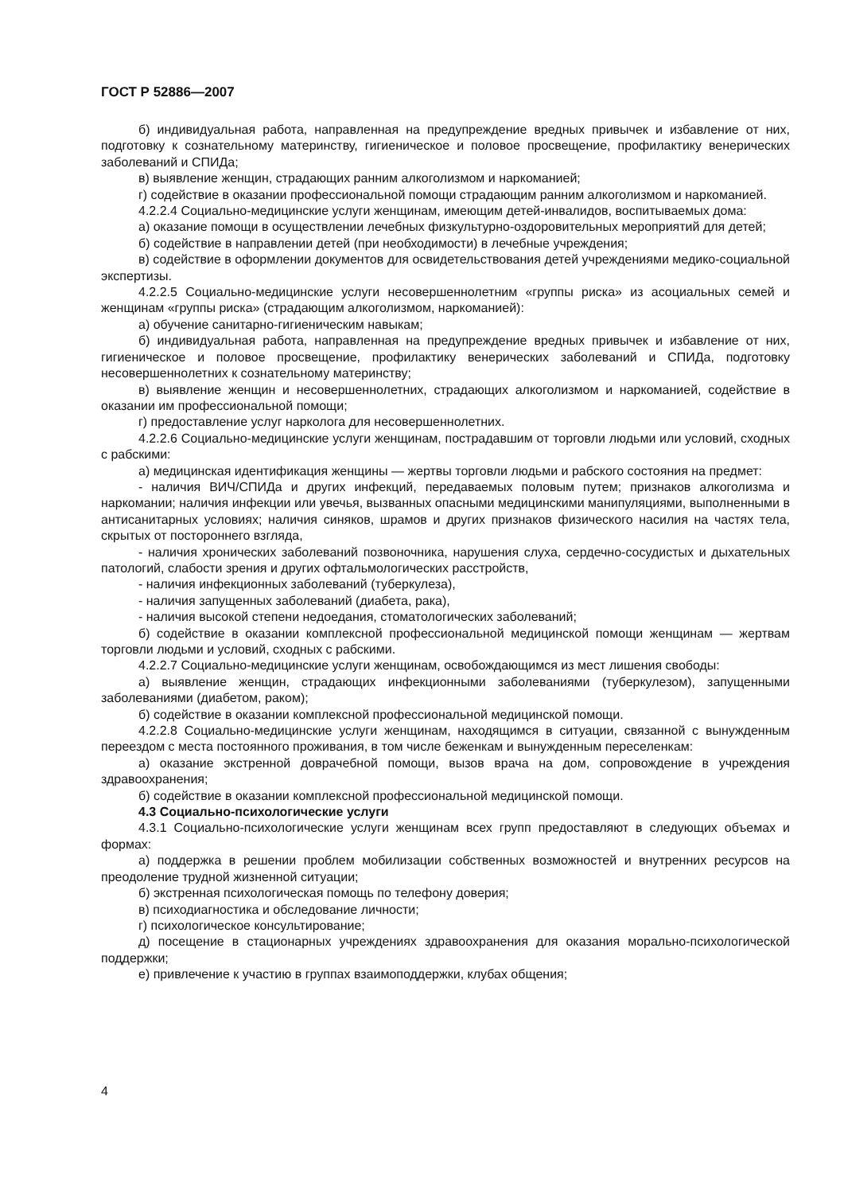ГОСТ Р 52886—2007
б) индивидуальная работа, направленная на предупреждение вредных привычек и избавление от них, подготовку к сознательному материнству, гигиеническое и половое просвещение, профилактику венерических заболеваний и СПИДа;
в) выявление женщин, страдающих ранним алкоголизмом и наркоманией;
г) содействие в оказании профессиональной помощи страдающим ранним алкоголизмом и наркоманией.
4.2.2.4 Социально-медицинские услуги женщинам, имеющим детей-инвалидов, воспитываемых дома:
а) оказание помощи в осуществлении лечебных физкультурно-оздоровительных мероприятий для детей;
б) содействие в направлении детей (при необходимости) в лечебные учреждения;
в) содействие в оформлении документов для освидетельствования детей учреждениями медико-социальной экспертизы.
4.2.2.5 Социально-медицинские услуги несовершеннолетним «группы риска» из асоциальных семей и женщинам «группы риска» (страдающим алкоголизмом, наркоманией):
а) обучение санитарно-гигиеническим навыкам;
б) индивидуальная работа, направленная на предупреждение вредных привычек и избавление от них, гигиеническое и половое просвещение, профилактику венерических заболеваний и СПИДа, подготовку несовершеннолетних к сознательному материнству;
в) выявление женщин и несовершеннолетних, страдающих алкоголизмом и наркоманией, содействие в оказании им профессиональной помощи;
г) предоставление услуг нарколога для несовершеннолетних.
4.2.2.6 Социально-медицинские услуги женщинам, пострадавшим от торговли людьми или условий, сходных с рабскими:
а) медицинская идентификация женщины — жертвы торговли людьми и рабского состояния на предмет:
- наличия ВИЧ/СПИДа и других инфекций, передаваемых половым путем; признаков алкоголизма и наркомании; наличия инфекции или увечья, вызванных опасными медицинскими манипуляциями, выполненными в антисанитарных условиях; наличия синяков, шрамов и других признаков физического насилия на частях тела, скрытых от постороннего взгляда,
- наличия хронических заболеваний позвоночника, нарушения слуха, сердечно-сосудистых и дыхательных патологий, слабости зрения и других офтальмологических расстройств,
- наличия инфекционных заболеваний (туберкулеза),
- наличия запущенных заболеваний (диабета, рака),
- наличия высокой степени недоедания, стоматологических заболеваний;
б) содействие в оказании комплексной профессиональной медицинской помощи женщинам — жертвам торговли людьми и условий, сходных с рабскими.
4.2.2.7 Социально-медицинские услуги женщинам, освобождающимся из мест лишения свободы:
а) выявление женщин, страдающих инфекционными заболеваниями (туберкулезом), запущенными заболеваниями (диабетом, раком);
б) содействие в оказании комплексной профессиональной медицинской помощи.
4.2.2.8 Социально-медицинские услуги женщинам, находящимся в ситуации, связанной с вынужденным переездом с места постоянного проживания, в том числе беженкам и вынужденным переселенкам:
а) оказание экстренной доврачебной помощи, вызов врача на дом, сопровождение в учреждения здравоохранения;
б) содействие в оказании комплексной профессиональной медицинской помощи.
4.3 Социально-психологические услуги
4.3.1 Социально-психологические услуги женщинам всех групп предоставляют в следующих объемах и формах:
а) поддержка в решении проблем мобилизации собственных возможностей и внутренних ресурсов на преодоление трудной жизненной ситуации;
б) экстренная психологическая помощь по телефону доверия;
в) психодиагностика и обследование личности;
г) психологическое консультирование;
д) посещение в стационарных учреждениях здравоохранения для оказания морально-психологической поддержки;
е) привлечение к участию в группах взаимоподдержки, клубах общения;
4